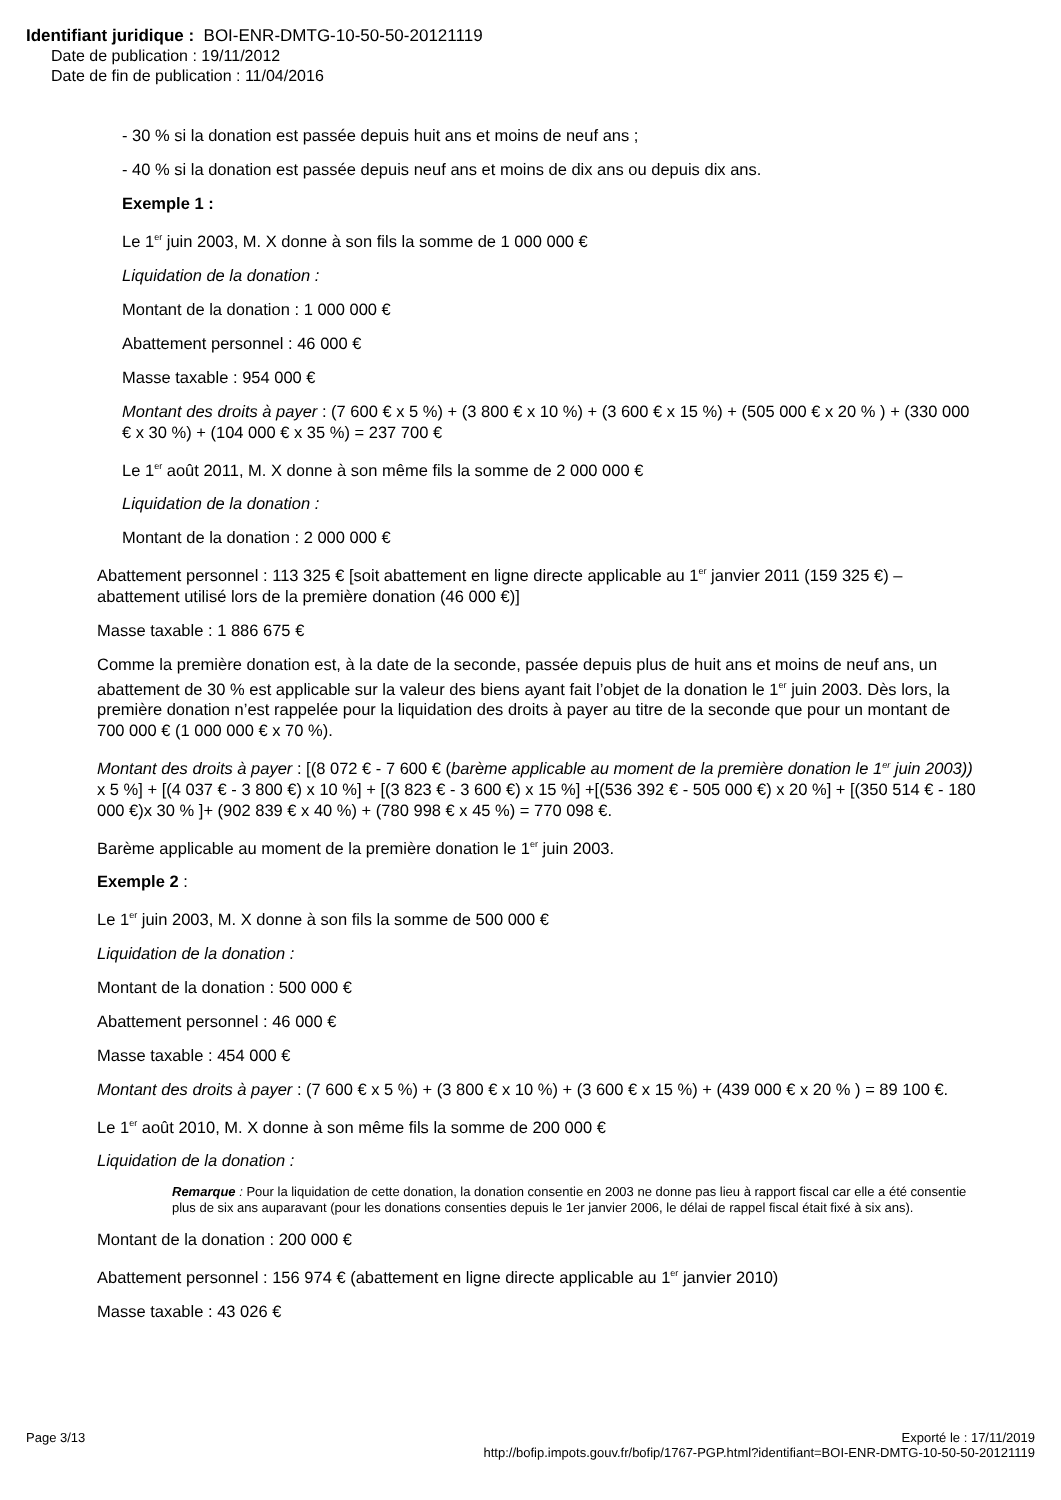Identifiant juridique : BOI-ENR-DMTG-10-50-50-20121119
Date de publication : 19/11/2012
Date de fin de publication : 11/04/2016
- 30 % si la donation est passée depuis huit ans et moins de neuf ans ;
- 40 % si la donation est passée depuis neuf ans et moins de dix ans ou depuis dix ans.
Exemple 1 :
Le 1<sup>er</sup> juin 2003, M. X donne à son fils la somme de 1 000 000 €
Liquidation de la donation :
Montant de la donation : 1 000 000 €
Abattement personnel : 46 000 €
Masse taxable : 954 000 €
Montant des droits à payer : (7 600 € x 5 %) + (3 800 € x 10 %) + (3 600 € x 15 %) + (505 000 € x 20 % ) + (330 000 € x 30 %) + (104 000 € x 35 %) = 237 700 €
Le 1<sup>er</sup> août 2011, M. X donne à son même fils la somme de 2 000 000 €
Liquidation de la donation :
Montant de la donation : 2 000 000 €
Abattement personnel : 113 325 € [soit abattement en ligne directe applicable au 1<sup>er</sup> janvier 2011 (159 325 €) – abattement utilisé lors de la première donation (46 000 €)]
Masse taxable : 1 886 675 €
Comme la première donation est, à la date de la seconde, passée depuis plus de huit ans et moins de neuf ans, un abattement de 30 % est applicable sur la valeur des biens ayant fait l’objet de la donation le 1<sup>er</sup> juin 2003. Dès lors, la première donation n’est rappelée pour la liquidation des droits à payer au titre de la seconde que pour un montant de 700 000 € (1 000 000 € x 70 %).
Montant des droits à payer : [(8 072 € - 7 600 € (barème applicable au moment de la première donation le 1<sup>er</sup> juin 2003)) x 5 %] + [(4 037 € - 3 800 €) x 10 %] + [(3 823 € - 3 600 €) x 15 %] +[(536 392 € - 505 000 €) x 20 %] + [(350 514 € - 180 000 €)x 30 % ]+ (902 839 € x 40 %) + (780 998 € x 45 %) = 770 098 €.
Barème applicable au moment de la première donation le 1<sup>er</sup> juin 2003.
Exemple 2 :
Le 1<sup>er</sup> juin 2003, M. X donne à son fils la somme de 500 000 €
Liquidation de la donation :
Montant de la donation : 500 000 €
Abattement personnel : 46 000 €
Masse taxable : 454 000 €
Montant des droits à payer : (7 600 € x 5 %) + (3 800 € x 10 %) + (3 600 € x 15 %) + (439 000 € x 20 % ) = 89 100 €.
Le 1<sup>er</sup> août 2010, M. X donne à son même fils la somme de 200 000 €
Liquidation de la donation :
Remarque : Pour la liquidation de cette donation, la donation consentie en 2003 ne donne pas lieu à rapport fiscal car elle a été consentie plus de six ans auparavant (pour les donations consenties depuis le 1er janvier 2006, le délai de rappel fiscal était fixé à six ans).
Montant de la donation : 200 000 €
Abattement personnel : 156 974 € (abattement en ligne directe applicable au 1<sup>er</sup> janvier 2010)
Masse taxable : 43 026 €
Page 3/13 Exporté le : 17/11/2019
http://bofip.impots.gouv.fr/bofip/1767-PGP.html?identifiant=BOI-ENR-DMTG-10-50-50-20121119